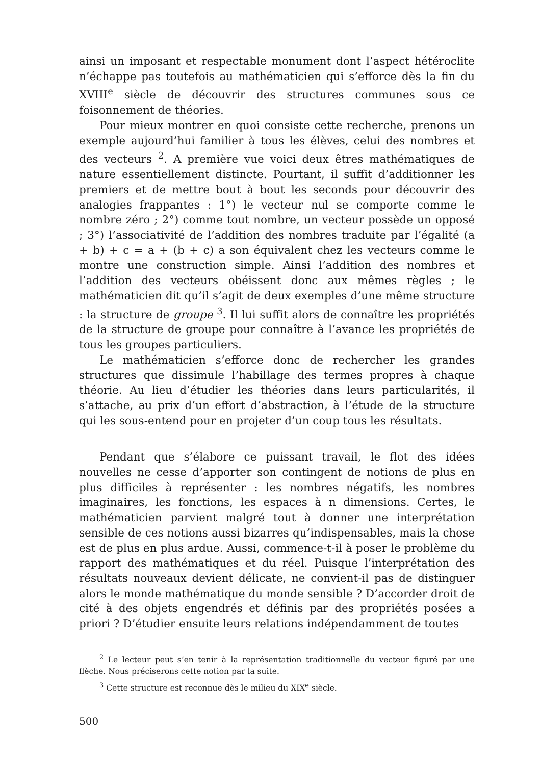ainsi un imposant et respectable monument dont l’aspect hétéroclite n’échappe pas toutefois au mathématicien qui s’efforce dès la fin du XVIII<sup>e</sup> siècle de découvrir des structures communes sous ce foisonnement de théories.
Pour mieux montrer en quoi consiste cette recherche, prenons un exemple aujourd’hui familier à tous les élèves, celui des nombres et des vecteurs <sup>2</sup>. A première vue voici deux êtres mathématiques de nature essentiellement distincte. Pourtant, il suffit d’additionner les premiers et de mettre bout à bout les seconds pour découvrir des analogies frappantes : 1°) le vecteur nul se comporte comme le nombre zéro ; 2°) comme tout nombre, un vecteur possède un opposé ; 3°) l’associativité de l’addition des nombres traduite par l’égalité (a + b) + c = a + (b + c) a son équivalent chez les vecteurs comme le montre une construction simple. Ainsi l’addition des nombres et l’addition des vecteurs obéissent donc aux mêmes règles ; le mathématicien dit qu’il s’agit de deux exemples d’une même structure : la structure de groupe <sup>3</sup>. Il lui suffit alors de connaître les propriétés de la structure de groupe pour connaître à l’avance les propriétés de tous les groupes particuliers.
Le mathématicien s’efforce donc de rechercher les grandes structures que dissimule l’habillage des termes propres à chaque théorie. Au lieu d’étudier les théories dans leurs particularités, il s’attache, au prix d’un effort d’abstraction, à l’étude de la structure qui les sous-entend pour en projeter d’un coup tous les résultats.
Pendant que s’élabore ce puissant travail, le flot des idées nouvelles ne cesse d’apporter son contingent de notions de plus en plus difficiles à représenter : les nombres négatifs, les nombres imaginaires, les fonctions, les espaces à n dimensions. Certes, le mathématicien parvient malgré tout à donner une interprétation sensible de ces notions aussi bizarres qu’indispensables, mais la chose est de plus en plus ardue. Aussi, commence-t-il à poser le problème du rapport des mathématiques et du réel. Puisque l’interprétation des résultats nouveaux devient délicate, ne convient-il pas de distinguer alors le monde mathématique du monde sensible ? D’accorder droit de cité à des objets engendrés et définis par des propriétés posées a priori ? D’étudier ensuite leurs relations indépendamment de toutes
<sup>2</sup> Le lecteur peut s’en tenir à la représentation traditionnelle du vecteur figuré par une flèche. Nous préciserons cette notion par la suite.
<sup>3</sup> Cette structure est reconnue dès le milieu du XIX<sup>e</sup> siècle.
500